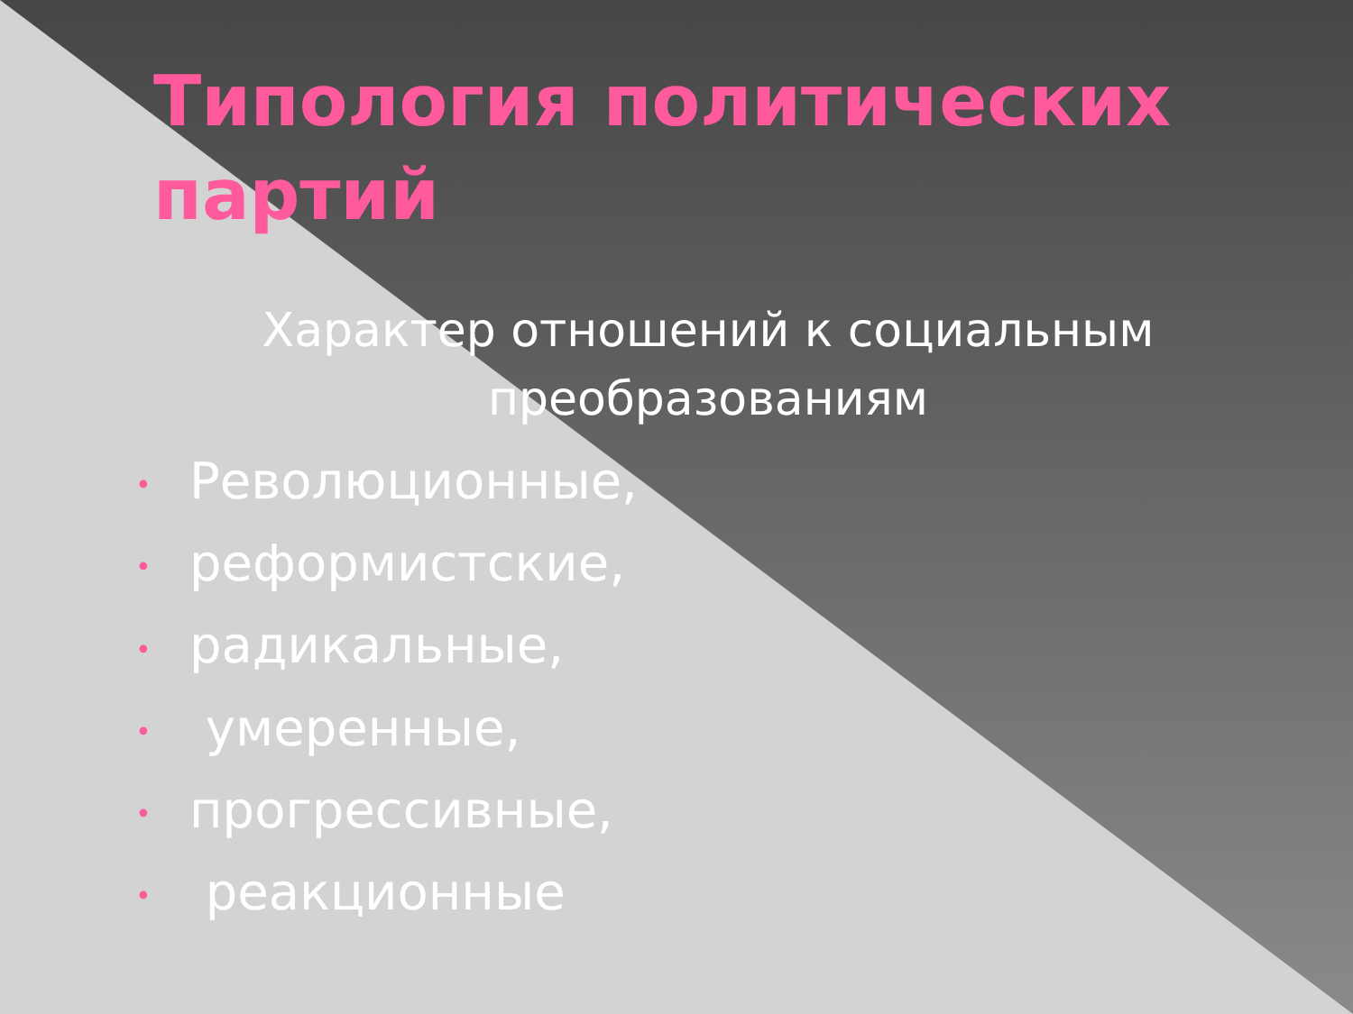Типология политических партий
Характер отношений к социальным
преобразованиям
• Революционные,
• реформистские,
• радикальные,
• умеренные,
• прогрессивные,
• реакционные